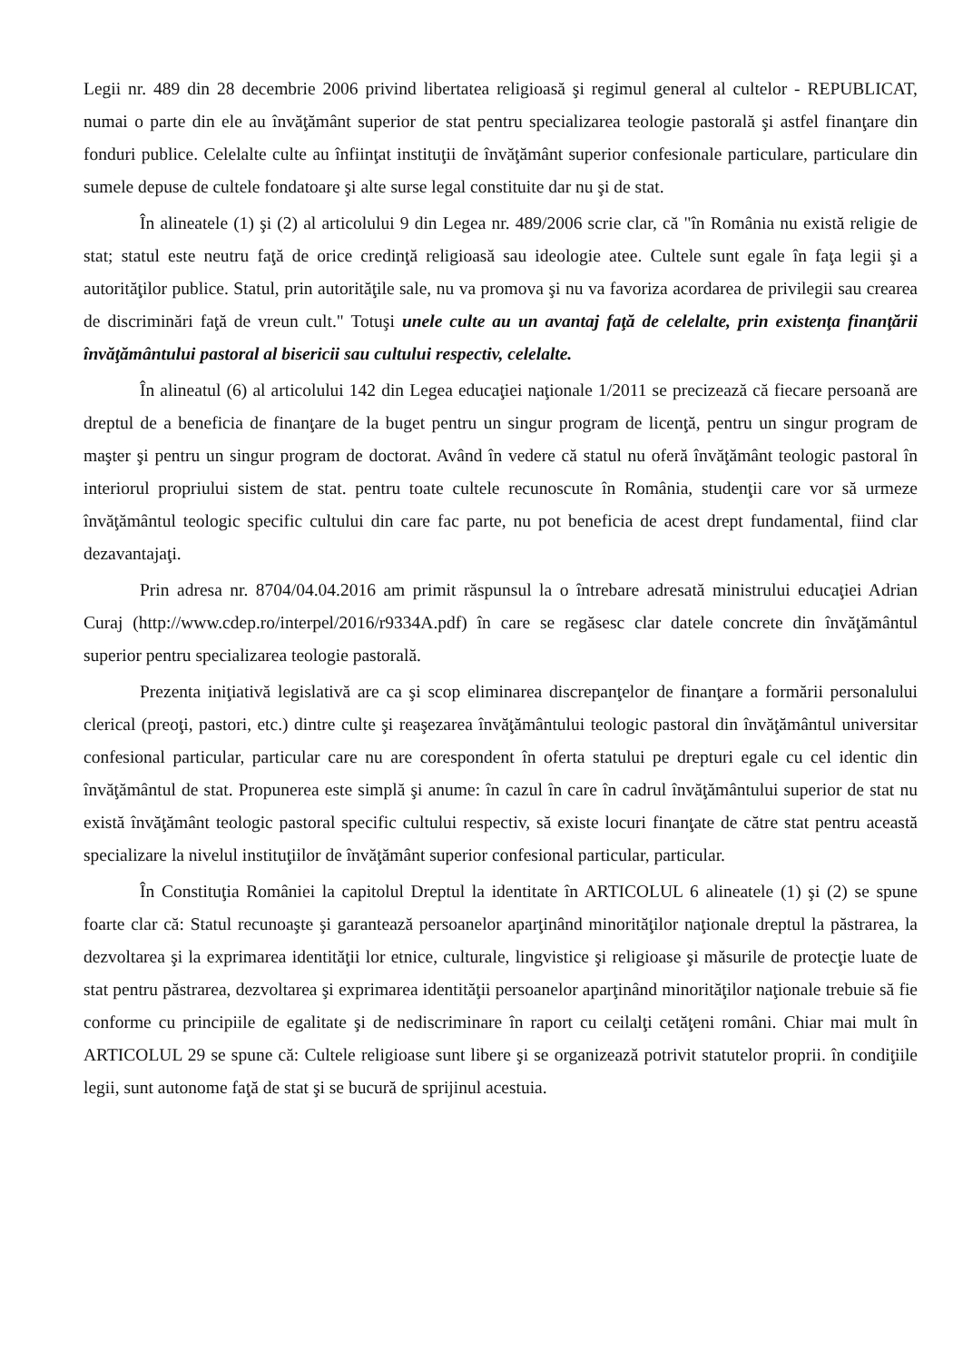Legii nr. 489 din 28 decembrie 2006 privind libertatea religioasă şi regimul general al cultelor - REPUBLICAT, numai o parte din ele au învăţământ superior de stat pentru specializarea teologie pastorală şi astfel finanţare din fonduri publice. Celelalte culte au înfiinţat instituţii de învăţământ superior confesionale particulare, particulare din sumele depuse de cultele fondatoare şi alte surse legal constituite dar nu şi de stat.
În alineatele (1) şi (2) al articolului 9 din Legea nr. 489/2006 scrie clar, că "în România nu există religie de stat; statul este neutru faţă de orice credinţă religioasă sau ideologie atee. Cultele sunt egale în faţa legii şi a autorităţilor publice. Statul, prin autorităţile sale, nu va promova şi nu va favoriza acordarea de privilegii sau crearea de discriminări faţă de vreun cult." Totuşi unele culte au un avantaj faţă de celelalte, prin existenţa finanţării învăţământului pastoral al bisericii sau cultului respectiv, celelalte.
În alineatul (6) al articolului 142 din Legea educaţiei naţionale 1/2011 se precizează că fiecare persoană are dreptul de a beneficia de finanţare de la buget pentru un singur program de licenţă, pentru un singur program de maşter şi pentru un singur program de doctorat. Având în vedere că statul nu oferă învăţământ teologic pastoral în interiorul propriului sistem de stat. pentru toate cultele recunoscute în România, studenţii care vor să urmeze învăţământul teologic specific cultului din care fac parte, nu pot beneficia de acest drept fundamental, fiind clar dezavantajaţi.
Prin adresa nr. 8704/04.04.2016 am primit răspunsul la o întrebare adresată ministrului educaţiei Adrian Curaj (http://www.cdep.ro/interpel/2016/r9334A.pdf) în care se regăsesc clar datele concrete din învăţământul superior pentru specializarea teologie pastorală.
Prezenta iniţiativă legislativă are ca şi scop eliminarea discrepanţelor de finanţare a formării personalului clerical (preoţi, pastori, etc.) dintre culte şi reaşezarea învăţământului teologic pastoral din învăţământul universitar confesional particular, particular care nu are corespondent în oferta statului pe drepturi egale cu cel identic din învăţământul de stat. Propunerea este simplă şi anume: în cazul în care în cadrul învăţământului superior de stat nu există învăţământ teologic pastoral specific cultului respectiv, să existe locuri finanţate de către stat pentru această specializare la nivelul instituţiilor de învăţământ superior confesional particular, particular.
În Constituţia României la capitolul Dreptul la identitate în ARTICOLUL 6 alineatele (1) şi (2) se spune foarte clar că: Statul recunoaşte şi garantează persoanelor aparţinând minorităţilor naţionale dreptul la păstrarea, la dezvoltarea şi la exprimarea identităţii lor etnice, culturale, lingvistice şi religioase şi măsurile de protecţie luate de stat pentru păstrarea, dezvoltarea şi exprimarea identităţii persoanelor aparţinând minorităţilor naţionale trebuie să fie conforme cu principiile de egalitate şi de nediscriminare în raport cu ceilalţi cetăţeni români. Chiar mai mult în ARTICOLUL 29 se spune că: Cultele religioase sunt libere şi se organizează potrivit statutelor proprii. în condiţiile legii, sunt autonome faţă de stat şi se bucură de sprijinul acestuia.